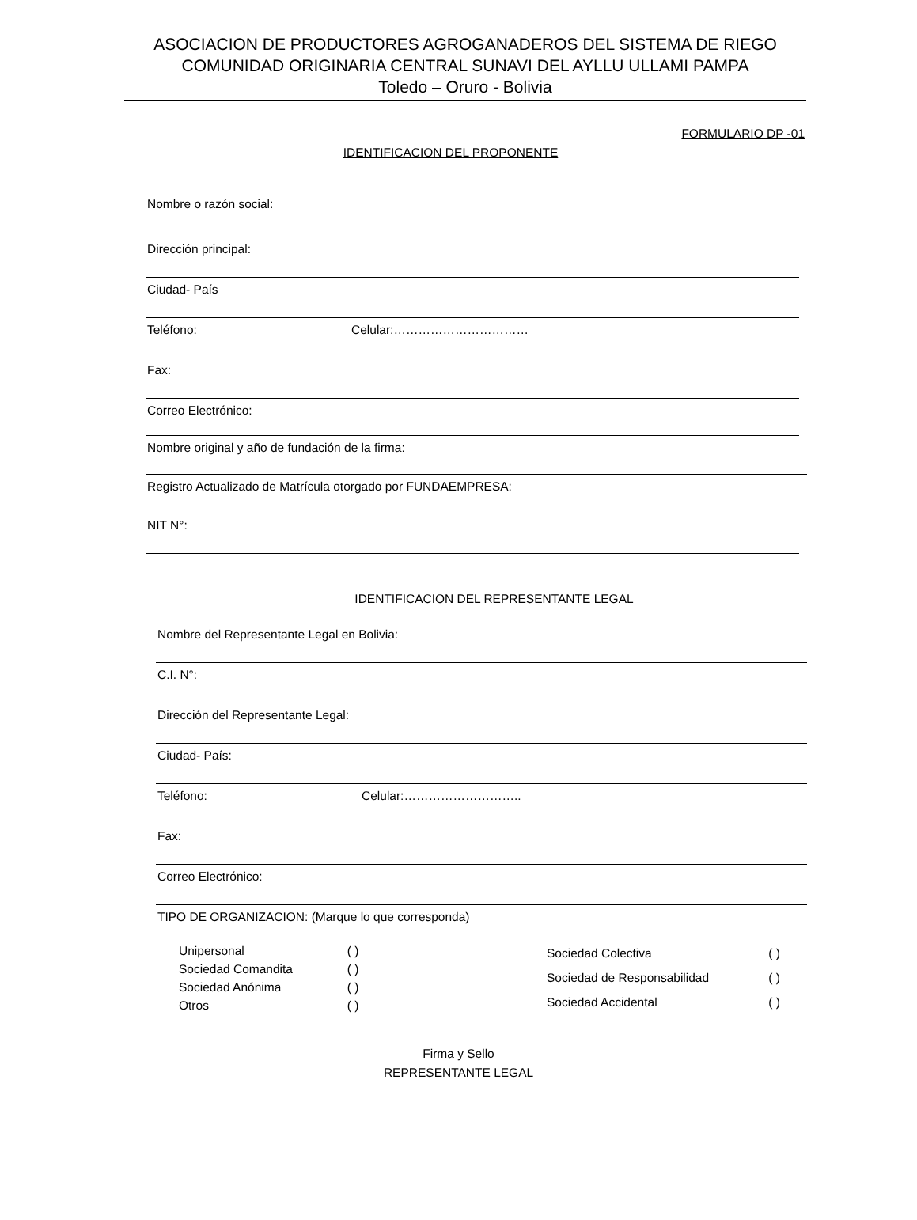ASOCIACION DE PRODUCTORES AGROGANADEROS DEL SISTEMA DE RIEGO
COMUNIDAD ORIGINARIA CENTRAL SUNAVI DEL AYLLU ULLAMI PAMPA
Toledo – Oruro - Bolivia
FORMULARIO DP -01
IDENTIFICACION DEL PROPONENTE
Nombre o razón social:
Dirección principal:
Ciudad- País
Teléfono: Celular:……………………………
Fax:
Correo Electrónico:
Nombre original y año de fundación de la firma:
Registro Actualizado de Matrícula otorgado por FUNDAEMPRESA:
NIT N°:
IDENTIFICACION DEL REPRESENTANTE LEGAL
Nombre del Representante Legal en Bolivia:
C.I. N°:
Dirección del Representante Legal:
Ciudad- País:
Teléfono: Celular:………………………..
Fax:
Correo Electrónico:
TIPO DE ORGANIZACION: (Marque lo que corresponda)
| Unipersonal | ( ) | |
| Sociedad Comandita | ( ) | |
| Sociedad Anónima | ( ) | |
| Otros | ( ) | |
| Sociedad Colectiva | ( ) |
| Sociedad de Responsabilidad | ( ) |
| Sociedad Accidental | ( ) |
Firma y Sello
REPRESENTANTE LEGAL